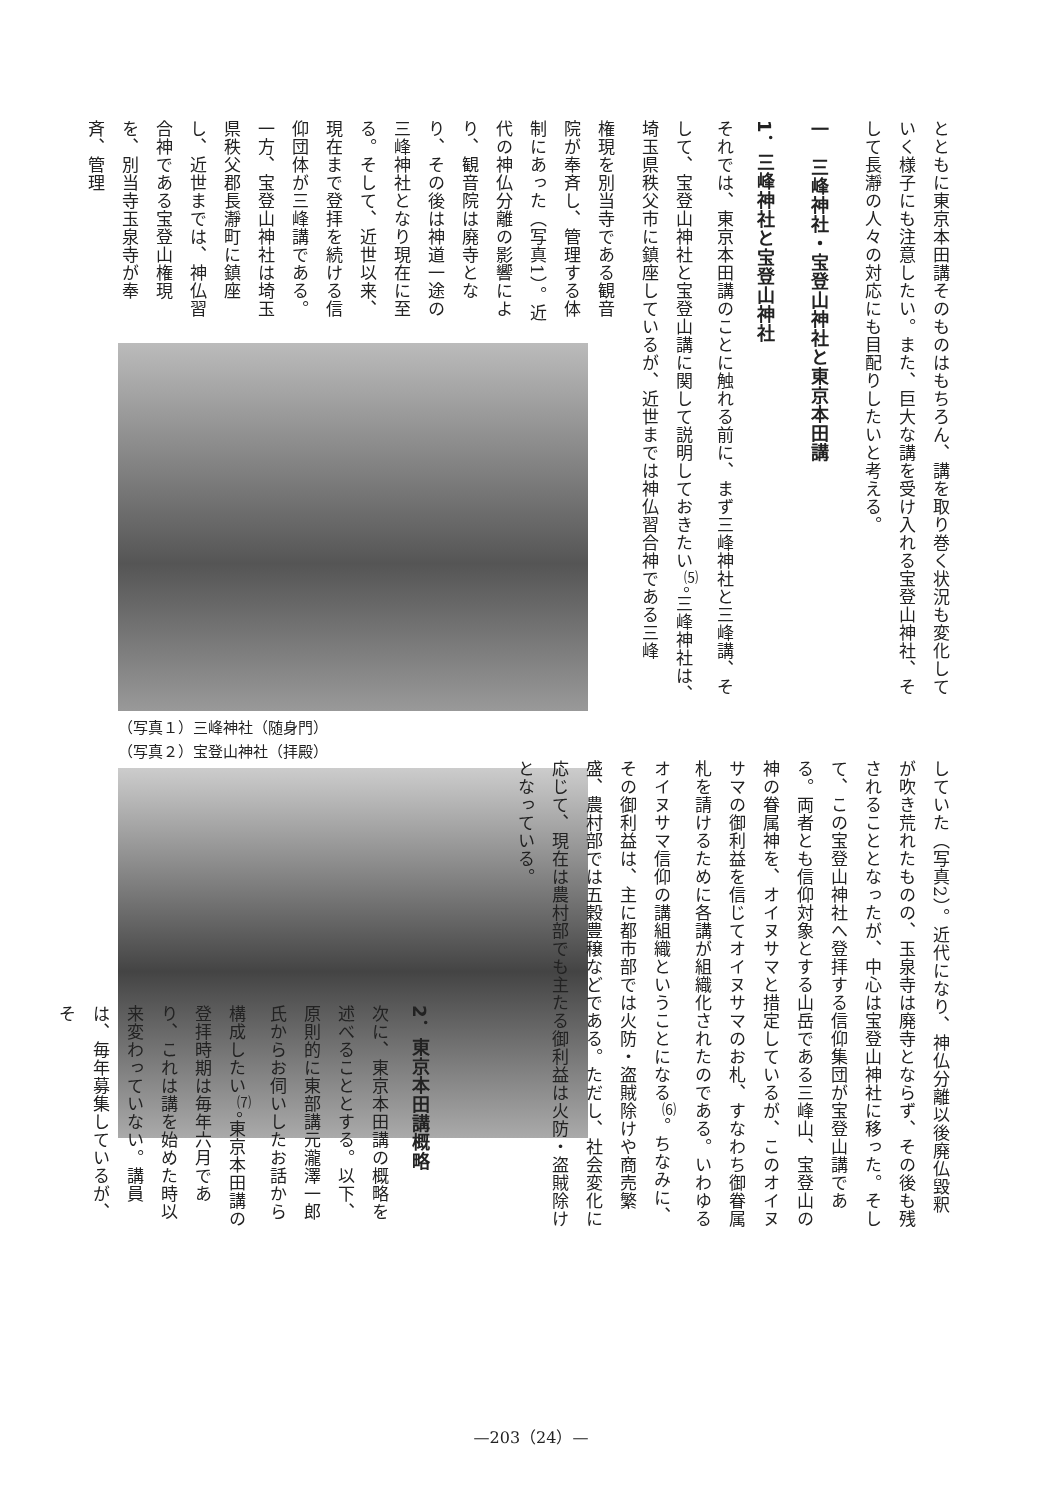とともに東京本田講そのものはもちろん、講を取り巻く状況も変化していく様子にも注意したい。また、巨大な講を受け入れる宝登山神社、そして長瀞の人々の対応にも目配りしたいと考える。
一　三峰神社・宝登山神社と東京本田講
1．三峰神社と宝登山神社
それでは、東京本田講のことに触れる前に、まず三峰神社と三峰講、そして、宝登山神社と宝登山講に関して説明しておきたい<sup>⑸</sup>。三峰神社は、埼玉県秩父市に鎮座しているが、近世までは神仏習合神である三峰
権現を別当寺である観音院が奉斉し、管理する体制にあった（写真1）。近代の神仏分離の影響により、観音院は廃寺となり、その後は神道一途の三峰神社となり現在に至る。そして、近世以来、現在まで登拝を続ける信仰団体が三峰講である。一方、宝登山神社は埼玉県秩父郡長瀞町に鎮座し、近世までは、神仏習合神である宝登山権現を、別当寺玉泉寺が奉斉、管理
（写真１）三峰神社（随身門）
（写真２）宝登山神社（拝殿）
していた（写真2）。近代になり、神仏分離以後廃仏毀釈が吹き荒れたものの、玉泉寺は廃寺とならず、その後も残されることとなったが、中心は宝登山神社に移った。そして、この宝登山神社へ登拝する信仰集団が宝登山講である。両者とも信仰対象とする山岳である三峰山、宝登山の神の眷属神を、オイヌサマと措定しているが、このオイヌサマの御利益を信じてオイヌサマのお札、すなわち御眷属札を請けるために各講が組織化されたのである。いわゆるオイヌサマ信仰の講組織ということになる<sup>⑹</sup>。ちなみに、その御利益は、主に都市部では火防・盗賊除けや商売繁盛、農村部では五穀豊穣などである。ただし、社会変化に応じて、現在は農村部でも主たる御利益は火防・盗賊除けとなっている。
2．東京本田講概略
次に、東京本田講の概略を述べることとする。以下、原則的に東部講元瀧澤一郎氏からお伺いしたお話から構成したい<sup>⑺</sup>。東京本田講の登拝時期は毎年六月であり、これは講を始めた時以来変わっていない。講員は、毎年募集しているが、そ
—203（24）—